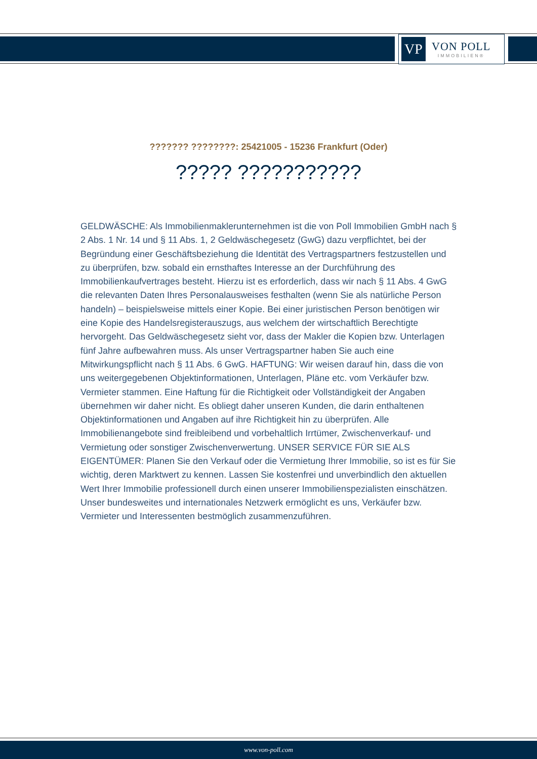VP
VON POLL
IMMOBILIEN®
??????? ????????: 25421005 - 15236 Frankfurt (Oder)
????? ???????????
GELDWÄSCHE: Als Immobilienmaklerunternehmen ist die von Poll Immobilien GmbH nach § 2 Abs. 1 Nr. 14 und § 11 Abs. 1, 2 Geldwäschegesetz (GwG) dazu verpflichtet, bei der Begründung einer Geschäftsbeziehung die Identität des Vertragspartners festzustellen und zu überprüfen, bzw. sobald ein ernsthaftes Interesse an der Durchführung des Immobilienkaufvertrages besteht. Hierzu ist es erforderlich, dass wir nach § 11 Abs. 4 GwG die relevanten Daten Ihres Personalausweises festhalten (wenn Sie als natürliche Person handeln) – beispielsweise mittels einer Kopie. Bei einer juristischen Person benötigen wir eine Kopie des Handelsregisterauszugs, aus welchem der wirtschaftlich Berechtigte hervorgeht. Das Geldwäschegesetz sieht vor, dass der Makler die Kopien bzw. Unterlagen fünf Jahre aufbewahren muss. Als unser Vertragspartner haben Sie auch eine Mitwirkungspflicht nach § 11 Abs. 6 GwG. HAFTUNG: Wir weisen darauf hin, dass die von uns weitergegebenen Objektinformationen, Unterlagen, Pläne etc. vom Verkäufer bzw. Vermieter stammen. Eine Haftung für die Richtigkeit oder Vollständigkeit der Angaben übernehmen wir daher nicht. Es obliegt daher unseren Kunden, die darin enthaltenen Objektinformationen und Angaben auf ihre Richtigkeit hin zu überprüfen. Alle Immobilienangebote sind freibleibend und vorbehaltlich Irrtümer, Zwischenverkauf- und Vermietung oder sonstiger Zwischenverwertung. UNSER SERVICE FÜR SIE ALS EIGENTÜMER: Planen Sie den Verkauf oder die Vermietung Ihrer Immobilie, so ist es für Sie wichtig, deren Marktwert zu kennen. Lassen Sie kostenfrei und unverbindlich den aktuellen Wert Ihrer Immobilie professionell durch einen unserer Immobilienspezialisten einschätzen. Unser bundesweites und internationales Netzwerk ermöglicht es uns, Verkäufer bzw. Vermieter und Interessenten bestmöglich zusammenzuführen.
www.von-poll.com